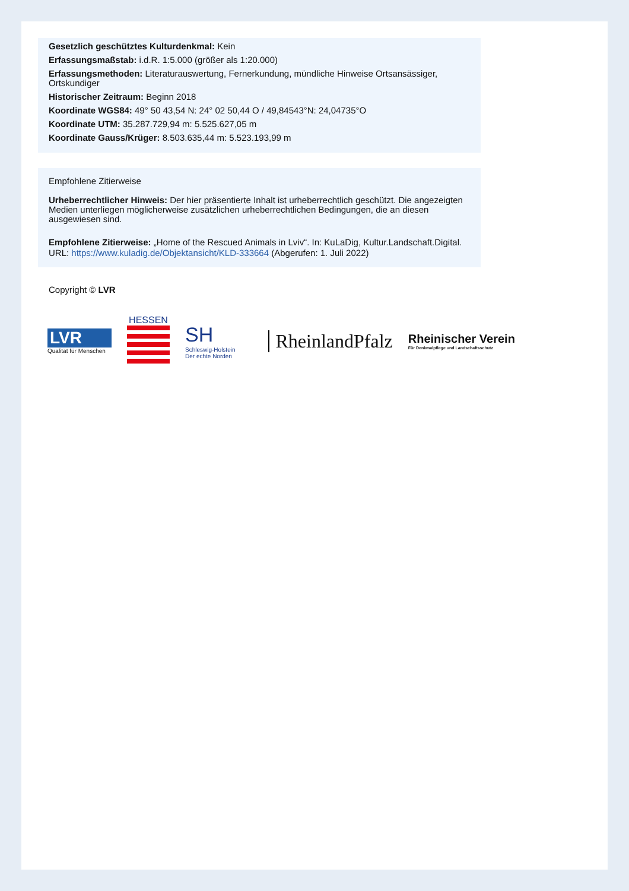Gesetzlich geschütztes Kulturdenkmal: Kein
Erfassungsmaßstab: i.d.R. 1:5.000 (größer als 1:20.000)
Erfassungsmethoden: Literaturauswertung, Fernerkundung, mündliche Hinweise Ortsansässiger, Ortskundiger
Historischer Zeitraum: Beginn 2018
Koordinate WGS84: 49° 50 43,54 N: 24° 02 50,44 O / 49,84543°N: 24,04735°O
Koordinate UTM: 35.287.729,94 m: 5.525.627,05 m
Koordinate Gauss/Krüger: 8.503.635,44 m: 5.523.193,99 m
Empfohlene Zitierweise
Urheberrechtlicher Hinweis: Der hier präsentierte Inhalt ist urheberrechtlich geschützt. Die angezeigten Medien unterliegen möglicherweise zusätzlichen urheberrechtlichen Bedingungen, die an diesen ausgewiesen sind.
Empfohlene Zitierweise: „Home of the Rescued Animals in Lviv“. In: KuLaDig, Kultur.Landschaft.Digital. URL: https://www.kuladig.de/Objektansicht/KLD-333664 (Abgerufen: 1. Juli 2022)
Copyright © LVR
LVR
Qualität für Menschen
HESSEN
SH
Schleswig-Holstein
Der echte Norden
RheinlandPfalz
Rheinischer Verein
Für Denkmalpflege und Landschaftsschutz